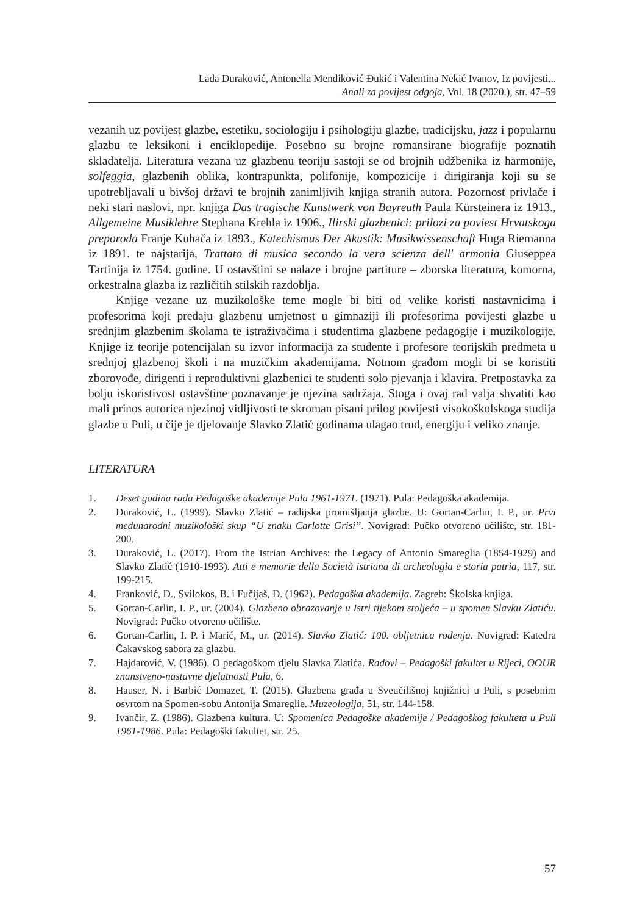Lada Duraković, Antonella Mendiković Đukić i Valentina Nekić Ivanov, Iz povijesti...
Anali za povijest odgoja, Vol. 18 (2020.), str. 47–59
vezanih uz povijest glazbe, estetiku, sociologiju i psihologiju glazbe, tradicijsku, jazz i popularnu glazbu te leksikoni i enciklopedije. Posebno su brojne romansirane biografije poznatih skladatelja. Literatura vezana uz glazbenu teoriju sastoji se od brojnih udžbenika iz harmonije, solfeggia, glazbenih oblika, kontrapunkta, polifonije, kompozicije i dirigiranja koji su se upotrebljavali u bivšoj državi te brojnih zanimljivih knjiga stranih autora. Pozornost privlače i neki stari naslovi, npr. knjiga Das tragische Kunstwerk von Bayreuth Paula Kürsteinera iz 1913., Allgemeine Musiklehre Stephana Krehla iz 1906., Ilirski glazbenici: prilozi za poviest Hrvatskoga preporoda Franje Kuhača iz 1893., Katechismus Der Akustik: Musikwissenschaft Huga Riemanna iz 1891. te najstarija, Trattato di musica secondo la vera scienza dell' armonia Giuseppea Tartinija iz 1754. godine. U ostavštini se nalaze i brojne partiture – zborska literatura, komorna, orkestralna glazba iz različitih stilskih razdoblja.
Knjige vezane uz muzikološke teme mogle bi biti od velike koristi nastavnicima i profesorima koji predaju glazbenu umjetnost u gimnaziji ili profesorima povijesti glazbe u srednjim glazbenim školama te istraživačima i studentima glazbene pedagogije i muzikologije. Knjige iz teorije potencijalan su izvor informacija za studente i profesore teorijskih predmeta u srednjoj glazbenoj školi i na muzičkim akademijama. Notnom građom mogli bi se koristiti zborovođe, dirigenti i reproduktivni glazbenici te studenti solo pjevanja i klavira. Pretpostavka za bolju iskoristivost ostavštine poznavanje je njezina sadržaja. Stoga i ovaj rad valja shvatiti kao mali prinos autorica njezinoj vidljivosti te skroman pisani prilog povijesti visokoškolskoga studija glazbe u Puli, u čije je djelovanje Slavko Zlatić godinama ulagao trud, energiju i veliko znanje.
LITERATURA
1. Deset godina rada Pedagoške akademije Pula 1961-1971. (1971). Pula: Pedagoška akademija.
2. Duraković, L. (1999). Slavko Zlatić – radijska promišljanja glazbe. U: Gortan-Carlin, I. P., ur. Prvi međunarodni muzikološki skup “U znaku Carlotte Grisi”. Novigrad: Pučko otvoreno učilište, str. 181-200.
3. Duraković, L. (2017). From the Istrian Archives: the Legacy of Antonio Smareglia (1854-1929) and Slavko Zlatić (1910-1993). Atti e memorie della Società istriana di archeologia e storia patria, 117, str. 199-215.
4. Franković, D., Svilokos, B. i Fučijaš, Đ. (1962). Pedagoška akademija. Zagreb: Školska knjiga.
5. Gortan-Carlin, I. P., ur. (2004). Glazbeno obrazovanje u Istri tijekom stoljeća – u spomen Slavku Zlatiću. Novigrad: Pučko otvoreno učilište.
6. Gortan-Carlin, I. P. i Marić, M., ur. (2014). Slavko Zlatić: 100. obljetnica rođenja. Novigrad: Katedra Čakavskog sabora za glazbu.
7. Hajdarović, V. (1986). O pedagoškom djelu Slavka Zlatića. Radovi – Pedagoški fakultet u Rijeci, OOUR znanstveno-nastavne djelatnosti Pula, 6.
8. Hauser, N. i Barbić Domazet, T. (2015). Glazbena građa u Sveučilišnoj knjižnici u Puli, s posebnim osvrtom na Spomen-sobu Antonija Smareglie. Muzeologija, 51, str. 144-158.
9. Ivančir, Z. (1986). Glazbena kultura. U: Spomenica Pedagoške akademije / Pedagoškog fakulteta u Puli 1961-1986. Pula: Pedagoški fakultet, str. 25.
57